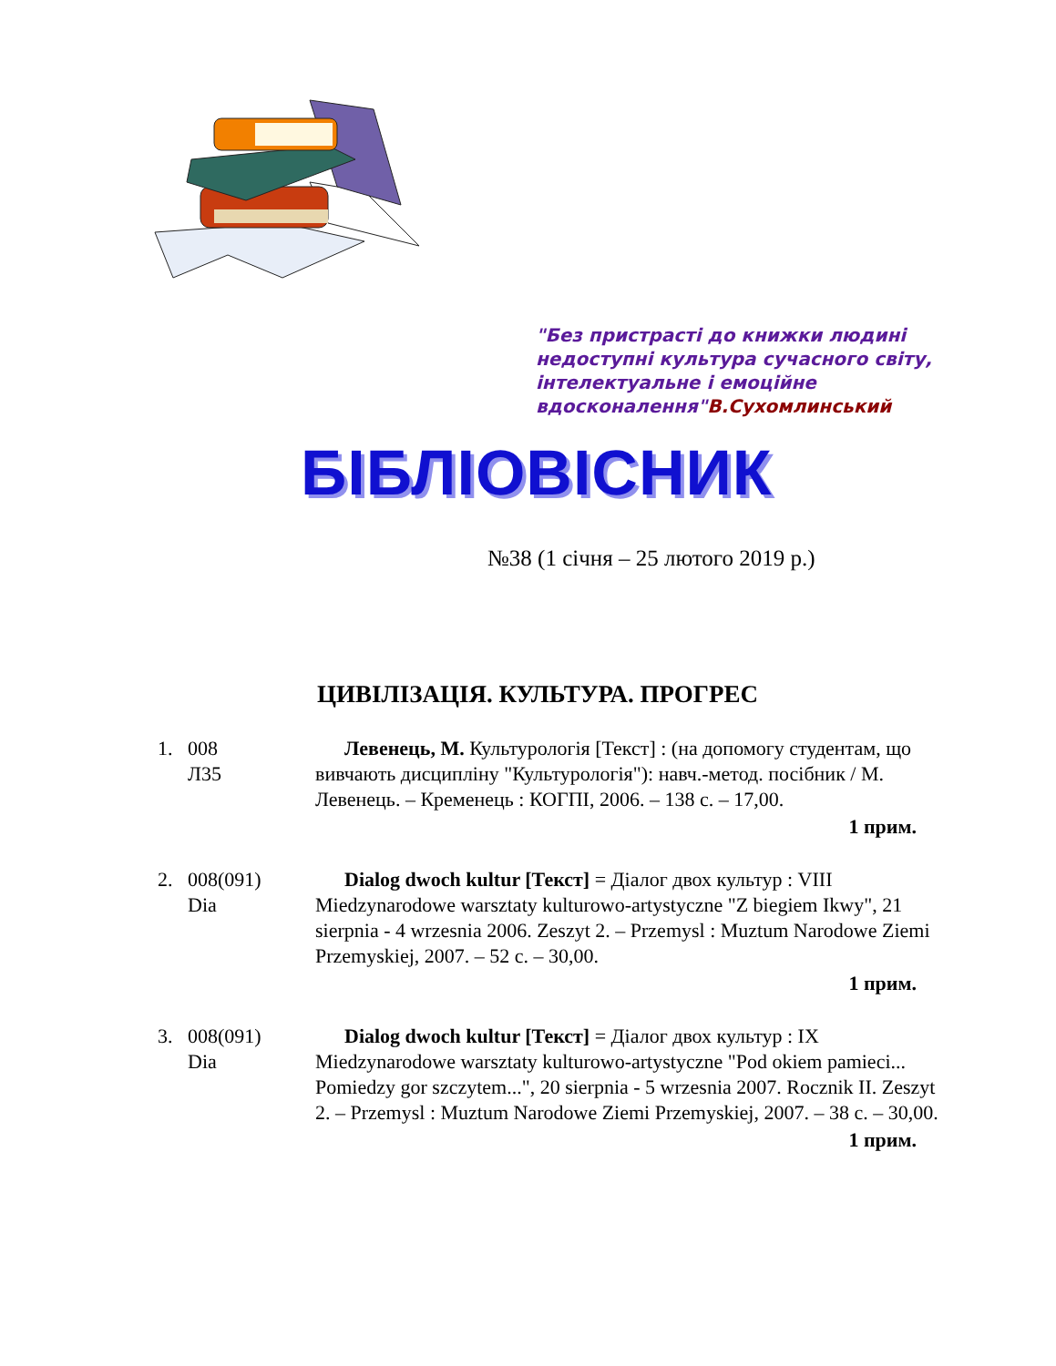"Без пристрасті до книжки людині недоступні культура сучасного світу, інтелектуальне і емоційне вдосконалення"В.Сухомлинський
БІБЛІОВІСНИК
№38 (1 січня – 25 лютого 2019 р.)
ЦИВІЛІЗАЦІЯ. КУЛЬТУРА. ПРОГРЕС
1. 008
Л35
Левенець, М. Культурологія [Текст] : (на допомогу студентам, що вивчають дисципліну "Культурологія"): навч.-метод. посібник / М. Левенець. – Кременець : КОГПІ, 2006. – 138 с. – 17,00.
1 прим.
2. 008(091)
Dia
Dialog dwoch kultur [Текст] = Діалог двох культур : VIII Miedzynarodowe warsztaty kulturowo-artystyczne "Z biegiem Ikwy", 21 sierpnia - 4 wrzesnia 2006. Zeszyt 2. – Przemysl : Muztum Narodowe Ziemi Przemyskiej, 2007. – 52 с. – 30,00.
1 прим.
3. 008(091)
Dia
Dialog dwoch kultur [Текст] = Діалог двох культур : IX Miedzynarodowe warsztaty kulturowo-artystyczne "Pod okiem pamieci... Pomiedzy gor szczytem...", 20 sierpnia - 5 wrzesnia 2007. Rocznik II. Zeszyt 2. – Przemysl : Muztum Narodowe Ziemi Przemyskiej, 2007. – 38 с. – 30,00.
1 прим.